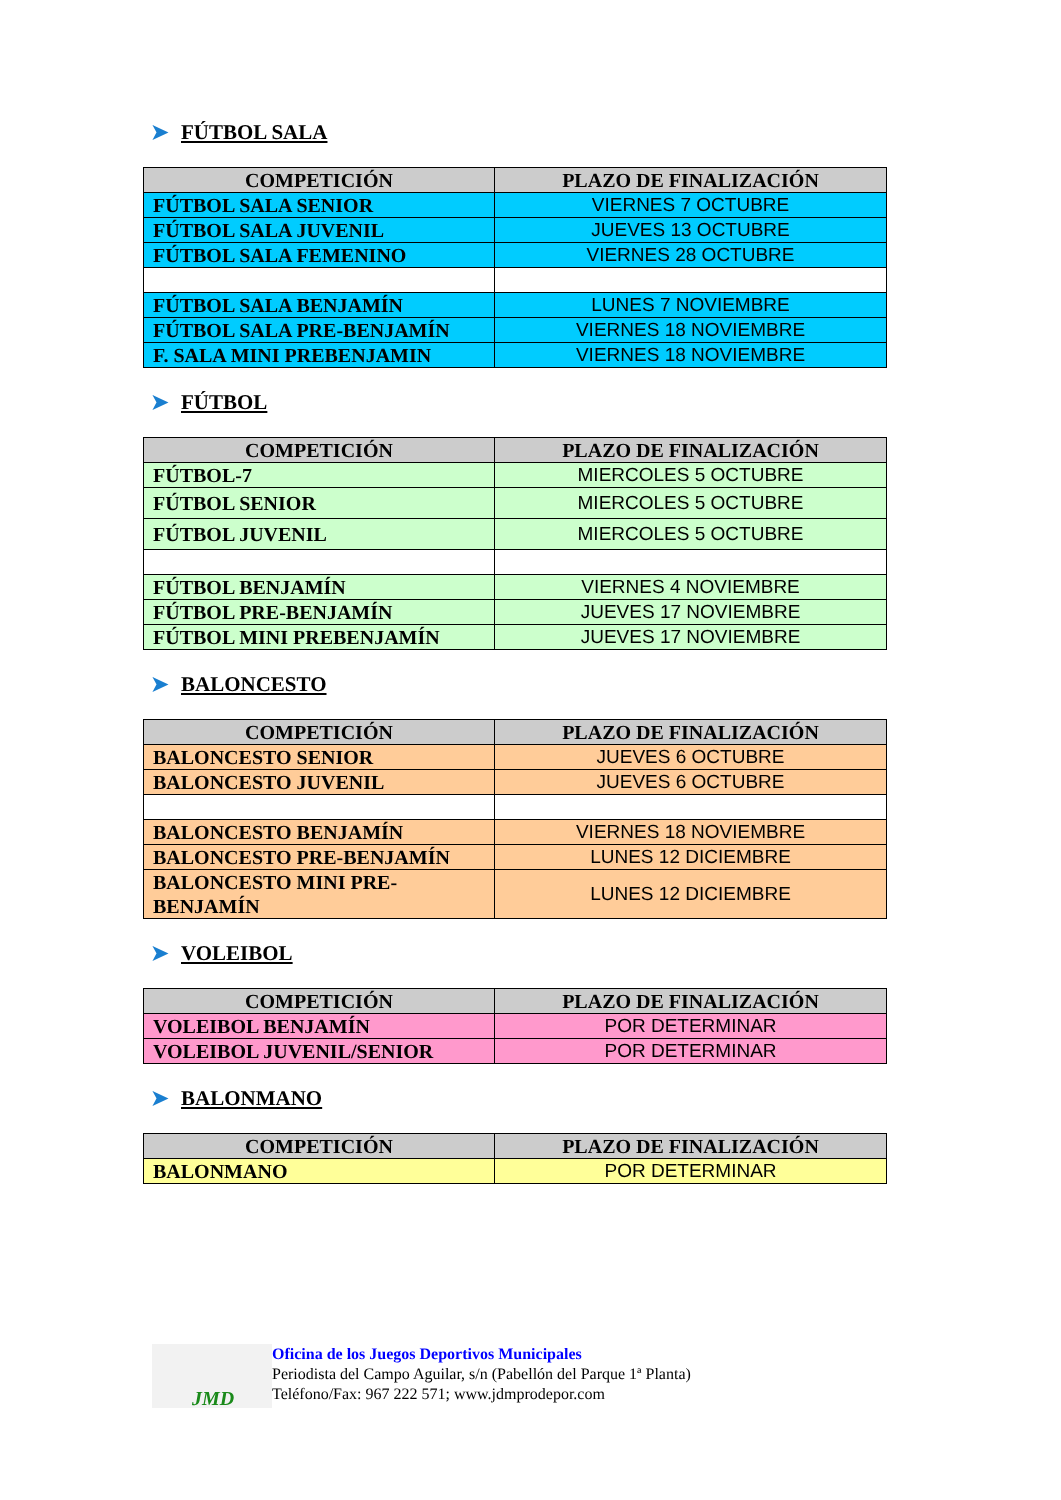➤ FÚTBOL SALA
| COMPETICIÓN | PLAZO DE FINALIZACIÓN |
| --- | --- |
| FÚTBOL SALA SENIOR | VIERNES 7 OCTUBRE |
| FÚTBOL SALA JUVENIL | JUEVES 13 OCTUBRE |
| FÚTBOL SALA FEMENINO | VIERNES 28 OCTUBRE |
| FÚTBOL SALA BENJAMÍN | LUNES 7 NOVIEMBRE |
| FÚTBOL SALA PRE-BENJAMÍN | VIERNES 18 NOVIEMBRE |
| F. SALA MINI PREBENJAMIN | VIERNES 18 NOVIEMBRE |
➤ FÚTBOL
| COMPETICIÓN | PLAZO DE FINALIZACIÓN |
| --- | --- |
| FÚTBOL-7 | MIERCOLES 5 OCTUBRE |
| FÚTBOL SENIOR | MIERCOLES 5 OCTUBRE |
| FÚTBOL JUVENIL | MIERCOLES 5 OCTUBRE |
| FÚTBOL BENJAMÍN | VIERNES 4 NOVIEMBRE |
| FÚTBOL PRE-BENJAMÍN | JUEVES 17 NOVIEMBRE |
| FÚTBOL MINI PREBENJAMÍN | JUEVES 17 NOVIEMBRE |
➤ BALONCESTO
| COMPETICIÓN | PLAZO DE FINALIZACIÓN |
| --- | --- |
| BALONCESTO SENIOR | JUEVES 6 OCTUBRE |
| BALONCESTO JUVENIL | JUEVES 6 OCTUBRE |
| BALONCESTO BENJAMÍN | VIERNES 18 NOVIEMBRE |
| BALONCESTO PRE-BENJAMÍN | LUNES 12 DICIEMBRE |
| BALONCESTO MINI PRE- BENJAMÍN | LUNES 12 DICIEMBRE |
➤ VOLEIBOL
| COMPETICIÓN | PLAZO DE FINALIZACIÓN |
| --- | --- |
| VOLEIBOL BENJAMÍN | POR DETERMINAR |
| VOLEIBOL JUVENIL/SENIOR | POR DETERMINAR |
➤ BALONMANO
| COMPETICIÓN | PLAZO DE FINALIZACIÓN |
| --- | --- |
| BALONMANO | POR DETERMINAR |
JMD
Oficina de los Juegos Deportivos Municipales
Periodista del Campo Aguilar, s/n (Pabellón del Parque 1ª Planta)
Teléfono/Fax: 967 222 571; www.jdmprodepor.com